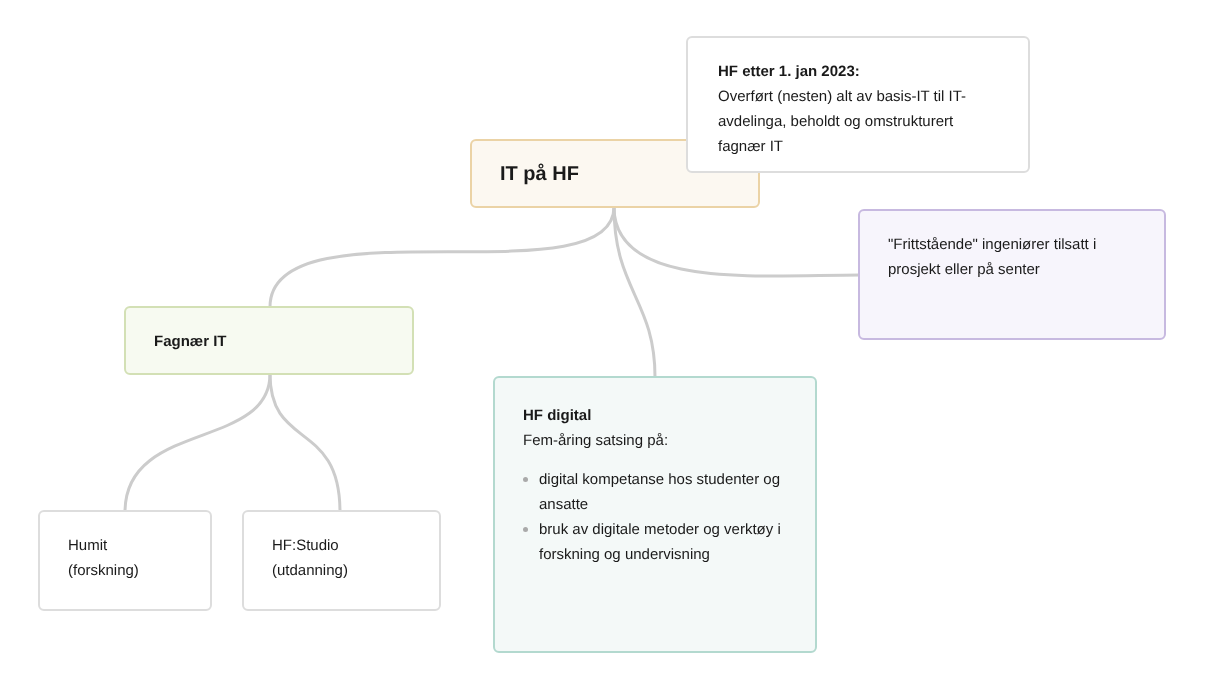IT på HF
HF etter 1. jan 2023:
Overført (nesten) alt av basis-IT til IT-avdelinga, beholdt og omstrukturert fagnær IT
"Frittstående" ingeniører tilsatt i prosjekt eller på senter
Fagnær IT
HF digital
Fem-åring satsing på:
digital kompetanse hos studenter og ansatte
bruk av digitale metoder og verktøy i forskning og undervisning
Humit
(forskning)
HF:Studio
(utdanning)